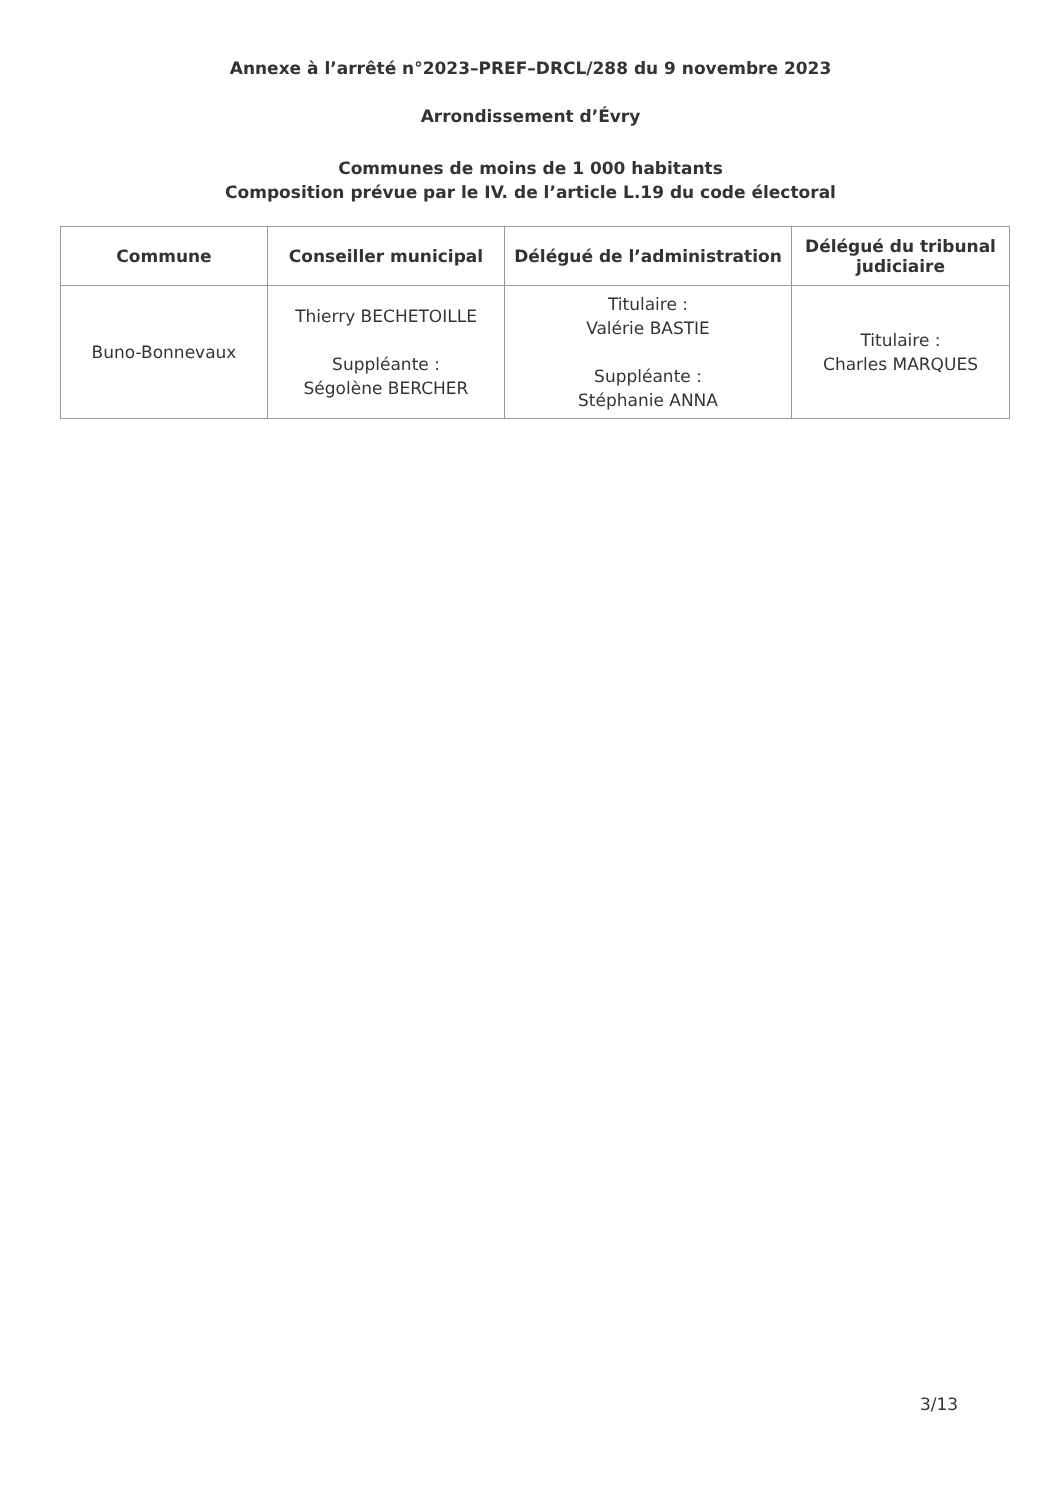Annexe à l’arrêté n°2023–PREF–DRCL/288 du 9 novembre 2023
Arrondissement d’Évry
Communes de moins de 1 000 habitants
Composition prévue par le IV. de l’article L.19 du code électoral
| Commune | Conseiller municipal | Délégué de l’administration | Délégué du tribunal judiciaire |
| --- | --- | --- | --- |
| Buno-Bonnevaux | Thierry BECHETOILLE Suppléante : Ségolène BERCHER | Titulaire : Valérie BASTIE Suppléante : Stéphanie ANNA | Titulaire : Charles MARQUES |
3/13